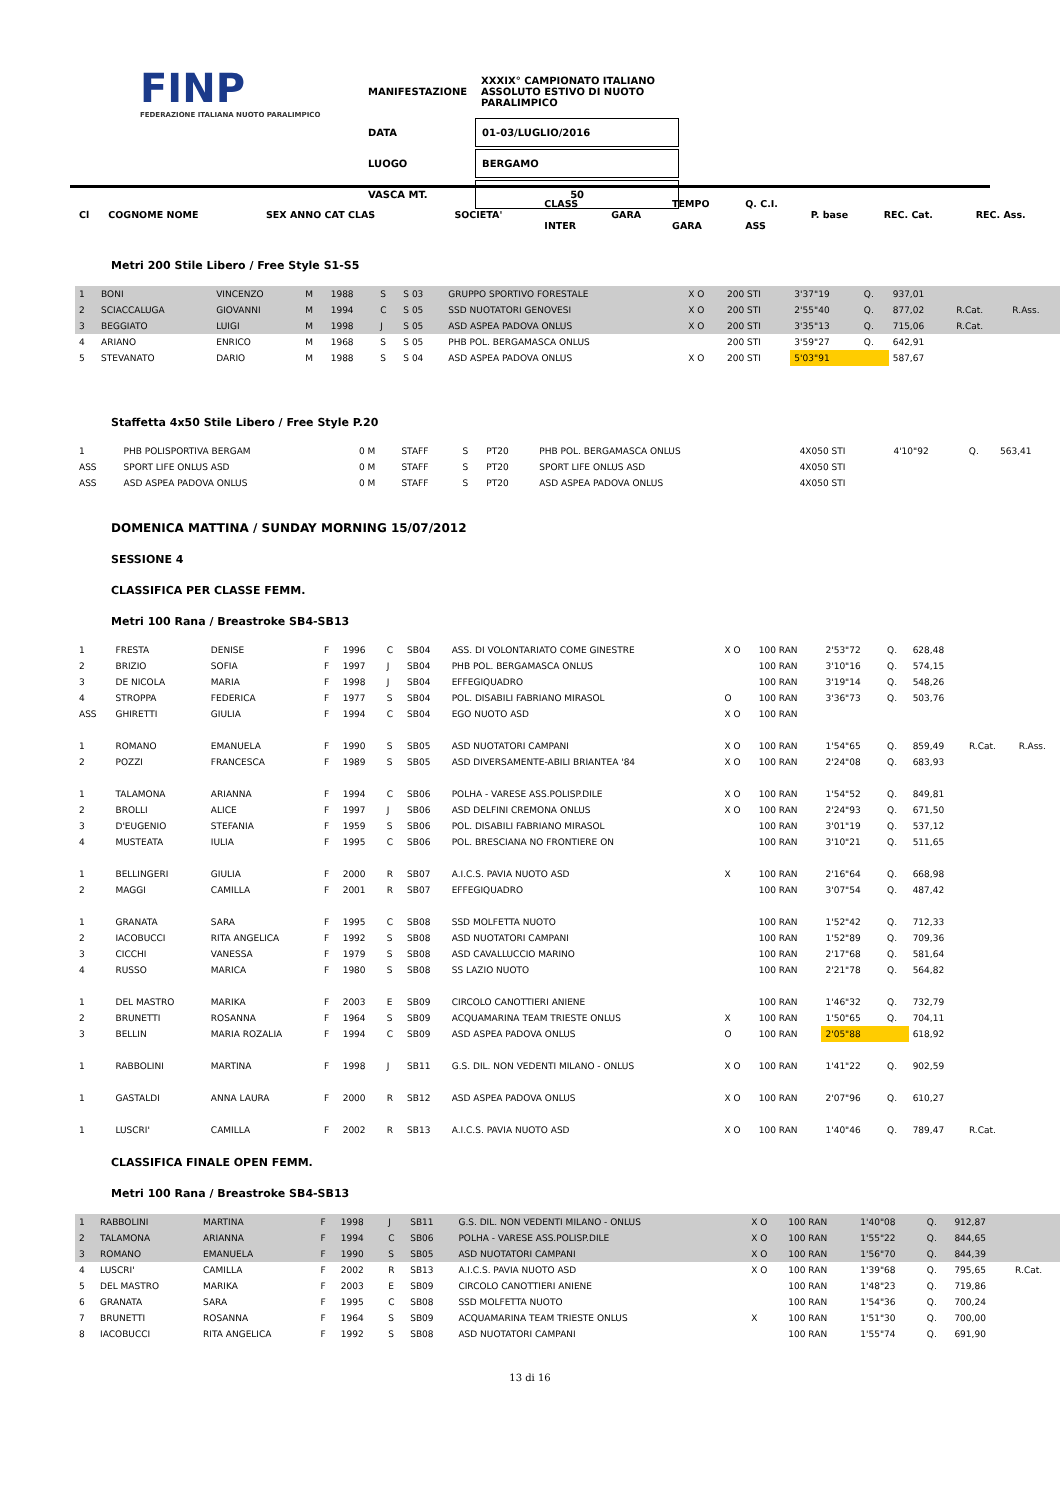FINP
FEDERAZIONE ITALIANA NUOTO PARALIMPICO
| MANIFESTAZIONE | XXXIX° CAMPIONATO ITALIANO ASSOLUTO ESTIVO DI NUOTO PARALIMPICO |
| DATA | 01-03/LUGLIO/2016 |
| LUOGO | BERGAMO |
| VASCA MT. | 50 |
| Cl | COGNOME NOME | SEX ANNO CAT CLAS | SOCIETA' | CLASS INTER | GARA | TEMPO GARA | Q. C.I. ASS | P. base | REC. Cat. | REC. Ass. |
| --- | --- | --- | --- | --- | --- | --- | --- | --- | --- | --- |
Metri 200 Stile Libero / Free Style S1-S5
| 1 | BONI | VINCENZO | M | 1988 | S | S 03 | GRUPPO SPORTIVO FORESTALE | X O | 200 STI | 3'37"19 | Q. | 937,01 | | |
| 2 | SCIACCALUGA | GIOVANNI | M | 1994 | C | S 05 | SSD NUOTATORI GENOVESI | X O | 200 STI | 2'55"40 | Q. | 877,02 | R.Cat. | R.Ass. |
| 3 | BEGGIATO | LUIGI | M | 1998 | J | S 05 | ASD ASPEA PADOVA ONLUS | X O | 200 STI | 3'35"13 | Q. | 715,06 | R.Cat. | |
| 4 | ARIANO | ENRICO | M | 1968 | S | S 05 | PHB POL. BERGAMASCA ONLUS | | 200 STI | 3'59"27 | Q. | 642,91 | | |
| 5 | STEVANATO | DARIO | M | 1988 | S | S 04 | ASD ASPEA PADOVA ONLUS | X O | 200 STI | 5'03"91 | | 587,67 | | |
Staffetta 4x50 Stile Libero / Free Style P.20
| 1 | PHB POLISPORTIVA BERGAM | 0 M | STAFF | S | PT20 | PHB POL. BERGAMASCA ONLUS | 4X050 STI | 4'10"92 | Q. | 563,41 |
| ASS | SPORT LIFE ONLUS ASD | 0 M | STAFF | S | PT20 | SPORT LIFE ONLUS ASD | 4X050 STI | | | |
| ASS | ASD ASPEA PADOVA ONLUS | 0 M | STAFF | S | PT20 | ASD ASPEA PADOVA ONLUS | 4X050 STI | | | |
DOMENICA MATTINA / SUNDAY MORNING 15/07/2012
SESSIONE 4
CLASSIFICA PER CLASSE FEMM.
Metri 100 Rana / Breastroke SB4-SB13
| 1 | FRESTA | DENISE | F | 1996 | C | SB04 | ASS. DI VOLONTARIATO COME GINESTRE | X O | 100 RAN | 2'53"72 | Q. | 628,48 | | |
| 2 | BRIZIO | SOFIA | F | 1997 | J | SB04 | PHB POL. BERGAMASCA ONLUS | | 100 RAN | 3'10"16 | Q. | 574,15 | | |
| 3 | DE NICOLA | MARIA | F | 1998 | J | SB04 | EFFEGIQUADRO | | 100 RAN | 3'19"14 | Q. | 548,26 | | |
| 4 | STROPPA | FEDERICA | F | 1977 | S | SB04 | POL. DISABILI FABRIANO MIRASOL | O | 100 RAN | 3'36"73 | Q. | 503,76 | | |
| ASS | GHIRETTI | GIULIA | F | 1994 | C | SB04 | EGO NUOTO ASD | X O | 100 RAN | | | | | |
| 1 | ROMANO | EMANUELA | F | 1990 | S | SB05 | ASD NUOTATORI CAMPANI | X O | 100 RAN | 1'54"65 | Q. | 859,49 | R.Cat. | R.Ass. |
| 2 | POZZI | FRANCESCA | F | 1989 | S | SB05 | ASD DIVERSAMENTE-ABILI BRIANTEA '84 | X O | 100 RAN | 2'24"08 | Q. | 683,93 | | |
| 1 | TALAMONA | ARIANNA | F | 1994 | C | SB06 | POLHA - VARESE ASS.POLISP.DILE | X O | 100 RAN | 1'54"52 | Q. | 849,81 | | |
| 2 | BROLLI | ALICE | F | 1997 | J | SB06 | ASD DELFINI CREMONA ONLUS | X O | 100 RAN | 2'24"93 | Q. | 671,50 | | |
| 3 | D'EUGENIO | STEFANIA | F | 1959 | S | SB06 | POL. DISABILI FABRIANO MIRASOL | | 100 RAN | 3'01"19 | Q. | 537,12 | | |
| 4 | MUSTEATA | IULIA | F | 1995 | C | SB06 | POL. BRESCIANA NO FRONTIERE ON | | 100 RAN | 3'10"21 | Q. | 511,65 | | |
| 1 | BELLINGERI | GIULIA | F | 2000 | R | SB07 | A.I.C.S. PAVIA NUOTO ASD | X | 100 RAN | 2'16"64 | Q. | 668,98 | | |
| 2 | MAGGI | CAMILLA | F | 2001 | R | SB07 | EFFEGIQUADRO | | 100 RAN | 3'07"54 | Q. | 487,42 | | |
| 1 | GRANATA | SARA | F | 1995 | C | SB08 | SSD MOLFETTA NUOTO | | 100 RAN | 1'52"42 | Q. | 712,33 | | |
| 2 | IACOBUCCI | RITA ANGELICA | F | 1992 | S | SB08 | ASD NUOTATORI CAMPANI | | 100 RAN | 1'52"89 | Q. | 709,36 | | |
| 3 | CICCHI | VANESSA | F | 1979 | S | SB08 | ASD CAVALLUCCIO MARINO | | 100 RAN | 2'17"68 | Q. | 581,64 | | |
| 4 | RUSSO | MARICA | F | 1980 | S | SB08 | SS LAZIO NUOTO | | 100 RAN | 2'21"78 | Q. | 564,82 | | |
| 1 | DEL MASTRO | MARIKA | F | 2003 | E | SB09 | CIRCOLO CANOTTIERI ANIENE | | 100 RAN | 1'46"32 | Q. | 732,79 | | |
| 2 | BRUNETTI | ROSANNA | F | 1964 | S | SB09 | ACQUAMARINA TEAM TRIESTE ONLUS | X | 100 RAN | 1'50"65 | Q. | 704,11 | | |
| 3 | BELLIN | MARIA ROZALIA | F | 1994 | C | SB09 | ASD ASPEA PADOVA ONLUS | O | 100 RAN | 2'05"88 | | 618,92 | | |
| 1 | RABBOLINI | MARTINA | F | 1998 | J | SB11 | G.S. DIL. NON VEDENTI MILANO - ONLUS | X O | 100 RAN | 1'41"22 | Q. | 902,59 | | |
| 1 | GASTALDI | ANNA LAURA | F | 2000 | R | SB12 | ASD ASPEA PADOVA ONLUS | X O | 100 RAN | 2'07"96 | Q. | 610,27 | | |
| 1 | LUSCRI' | CAMILLA | F | 2002 | R | SB13 | A.I.C.S. PAVIA NUOTO ASD | X O | 100 RAN | 1'40"46 | Q. | 789,47 | R.Cat. | |
CLASSIFICA FINALE OPEN FEMM.
Metri 100 Rana / Breastroke SB4-SB13
| 1 | RABBOLINI | MARTINA | F | 1998 | J | SB11 | G.S. DIL. NON VEDENTI MILANO - ONLUS | X O | 100 RAN | 1'40"08 | Q. | 912,87 | |
| 2 | TALAMONA | ARIANNA | F | 1994 | C | SB06 | POLHA - VARESE ASS.POLISP.DILE | X O | 100 RAN | 1'55"22 | Q. | 844,65 | |
| 3 | ROMANO | EMANUELA | F | 1990 | S | SB05 | ASD NUOTATORI CAMPANI | X O | 100 RAN | 1'56"70 | Q. | 844,39 | |
| 4 | LUSCRI' | CAMILLA | F | 2002 | R | SB13 | A.I.C.S. PAVIA NUOTO ASD | X O | 100 RAN | 1'39"68 | Q. | 795,65 | R.Cat. |
| 5 | DEL MASTRO | MARIKA | F | 2003 | E | SB09 | CIRCOLO CANOTTIERI ANIENE | | 100 RAN | 1'48"23 | Q. | 719,86 | |
| 6 | GRANATA | SARA | F | 1995 | C | SB08 | SSD MOLFETTA NUOTO | | 100 RAN | 1'54"36 | Q. | 700,24 | |
| 7 | BRUNETTI | ROSANNA | F | 1964 | S | SB09 | ACQUAMARINA TEAM TRIESTE ONLUS | X | 100 RAN | 1'51"30 | Q. | 700,00 | |
| 8 | IACOBUCCI | RITA ANGELICA | F | 1992 | S | SB08 | ASD NUOTATORI CAMPANI | | 100 RAN | 1'55"74 | Q. | 691,90 | |
13 di 16